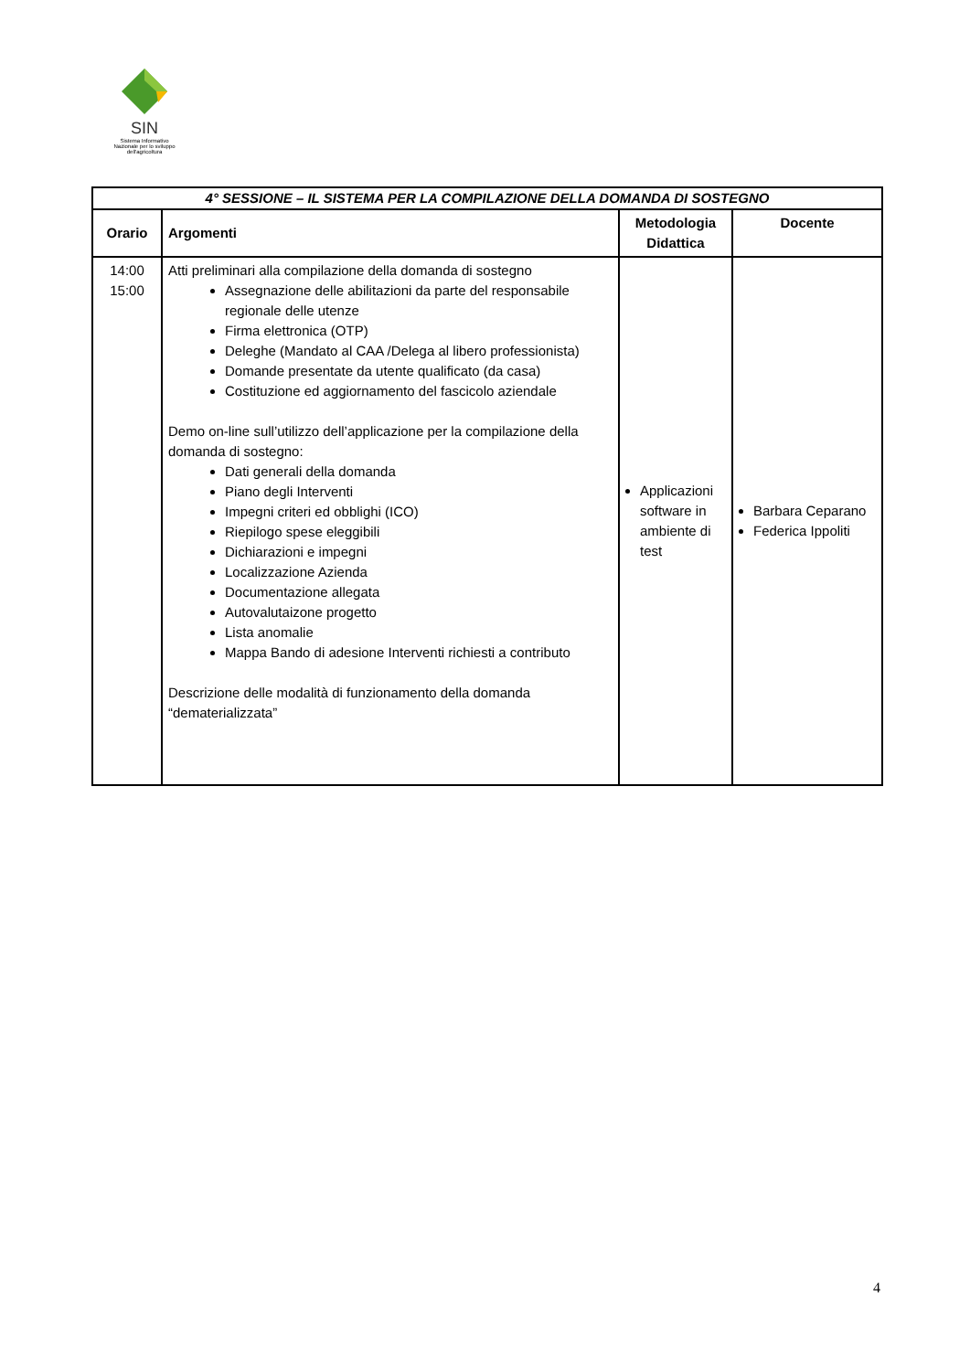SIN
Sistema Informativo
Nazionale per lo sviluppo
dell'agricoltura
| 4° SESSIONE – IL SISTEMA PER LA COMPILAZIONE DELLA DOMANDA DI SOSTEGNO | | | |
| Orario | Argomenti | Metodologia Didattica | Docente |
| 14:00 15:00 | Atti preliminari alla compilazione della domanda di sostegno Assegnazione delle abilitazioni da parte del responsabile regionale delle utenze Firma elettronica (OTP) Deleghe (Mandato al CAA /Delega al libero professionista) Domande presentate da utente qualificato (da casa) Costituzione ed aggiornamento del fascicolo aziendale Demo on-line sull’utilizzo dell’applicazione per la compilazione della domanda di sostegno: Dati generali della domanda Piano degli Interventi Impegni criteri ed obblighi (ICO) Riepilogo spese eleggibili Dichiarazioni e impegni Localizzazione Azienda Documentazione allegata Autovalutaizone progetto Lista anomalie Mappa Bando di adesione Interventi richiesti a contributo Descrizione delle modalità di funzionamento della domanda “dematerializzata” | Applicazioni software in ambiente di test | Barbara Ceparano Federica Ippoliti |
4